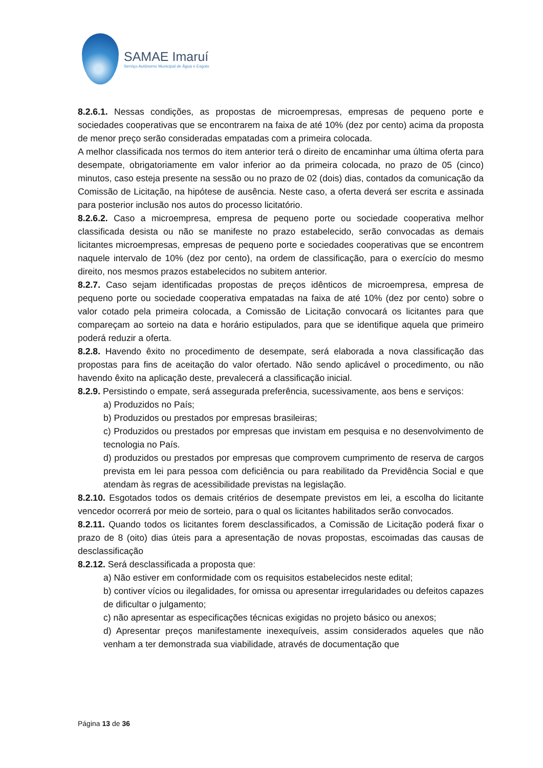SAMAE Imaruí
Serviço Autônomo Municipal de Água e Esgoto
8.2.6.1. Nessas condições, as propostas de microempresas, empresas de pequeno porte e sociedades cooperativas que se encontrarem na faixa de até 10% (dez por cento) acima da proposta de menor preço serão consideradas empatadas com a primeira colocada.
A melhor classificada nos termos do item anterior terá o direito de encaminhar uma última oferta para desempate, obrigatoriamente em valor inferior ao da primeira colocada, no prazo de 05 (cinco) minutos, caso esteja presente na sessão ou no prazo de 02 (dois) dias, contados da comunicação da Comissão de Licitação, na hipótese de ausência. Neste caso, a oferta deverá ser escrita e assinada para posterior inclusão nos autos do processo licitatório.
8.2.6.2. Caso a microempresa, empresa de pequeno porte ou sociedade cooperativa melhor classificada desista ou não se manifeste no prazo estabelecido, serão convocadas as demais licitantes microempresas, empresas de pequeno porte e sociedades cooperativas que se encontrem naquele intervalo de 10% (dez por cento), na ordem de classificação, para o exercício do mesmo direito, nos mesmos prazos estabelecidos no subitem anterior.
8.2.7. Caso sejam identificadas propostas de preços idênticos de microempresa, empresa de pequeno porte ou sociedade cooperativa empatadas na faixa de até 10% (dez por cento) sobre o valor cotado pela primeira colocada, a Comissão de Licitação convocará os licitantes para que compareçam ao sorteio na data e horário estipulados, para que se identifique aquela que primeiro poderá reduzir a oferta.
8.2.8. Havendo êxito no procedimento de desempate, será elaborada a nova classificação das propostas para fins de aceitação do valor ofertado. Não sendo aplicável o procedimento, ou não havendo êxito na aplicação deste, prevalecerá a classificação inicial.
8.2.9. Persistindo o empate, será assegurada preferência, sucessivamente, aos bens e serviços:
a) Produzidos no País;
b) Produzidos ou prestados por empresas brasileiras;
c) Produzidos ou prestados por empresas que invistam em pesquisa e no desenvolvimento de tecnologia no País.
d) produzidos ou prestados por empresas que comprovem cumprimento de reserva de cargos prevista em lei para pessoa com deficiência ou para reabilitado da Previdência Social e que atendam às regras de acessibilidade previstas na legislação.
8.2.10. Esgotados todos os demais critérios de desempate previstos em lei, a escolha do licitante vencedor ocorrerá por meio de sorteio, para o qual os licitantes habilitados serão convocados.
8.2.11. Quando todos os licitantes forem desclassificados, a Comissão de Licitação poderá fixar o prazo de 8 (oito) dias úteis para a apresentação de novas propostas, escoimadas das causas de desclassificação
8.2.12. Será desclassificada a proposta que:
a) Não estiver em conformidade com os requisitos estabelecidos neste edital;
b) contiver vícios ou ilegalidades, for omissa ou apresentar irregularidades ou defeitos capazes de dificultar o julgamento;
c) não apresentar as especificações técnicas exigidas no projeto básico ou anexos;
d) Apresentar preços manifestamente inexequíveis, assim considerados aqueles que não venham a ter demonstrada sua viabilidade, através de documentação que
Página 13 de 36